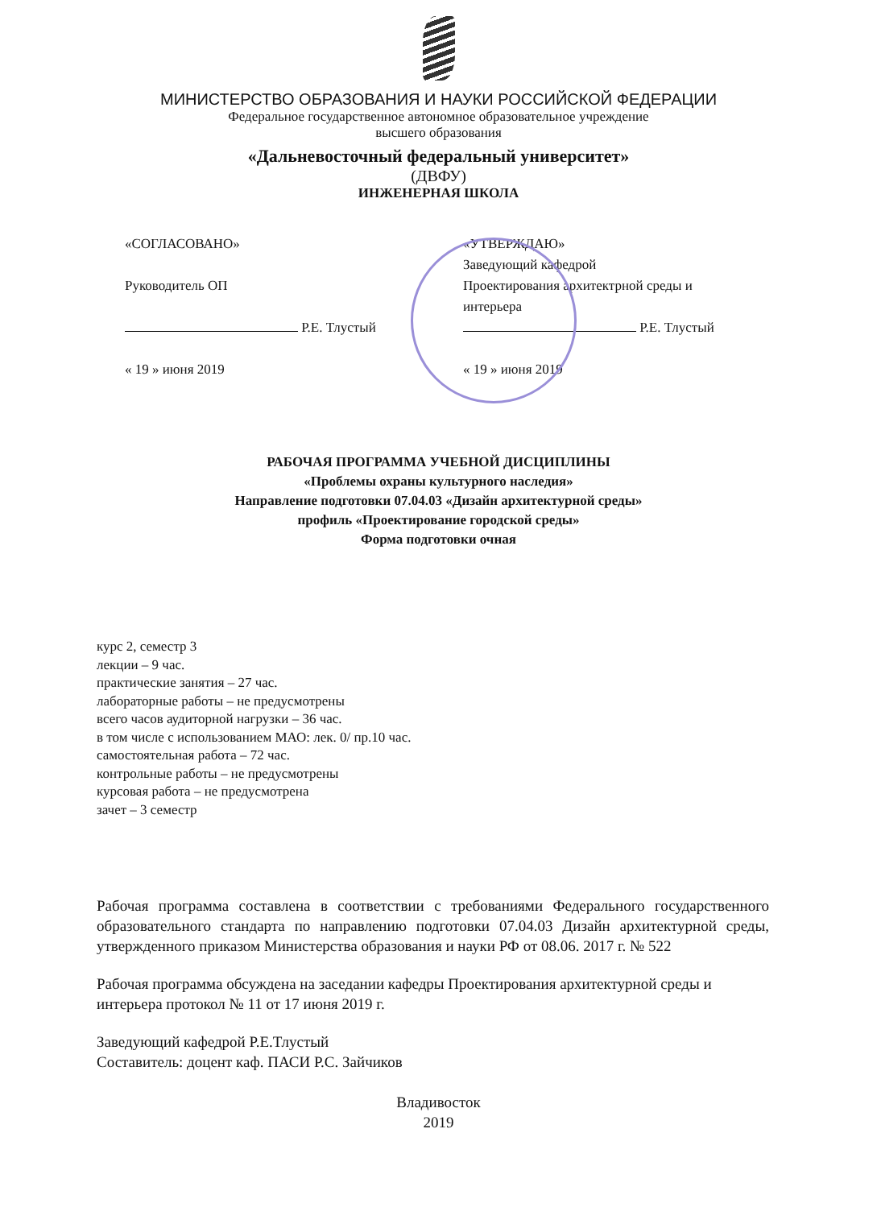МИНИСТЕРСТВО ОБРАЗОВАНИЯ И НАУКИ РОССИЙСКОЙ ФЕДЕРАЦИИ
Федеральное государственное автономное образовательное учреждение
высшего образования
«Дальневосточный федеральный университет»
(ДВФУ)
ИНЖЕНЕРНАЯ ШКОЛА
«СОГЛАСОВАНО»
Руководитель ОП
Р.Е. Тлустый
« 19 » июня 2019
«УТВЕРЖДАЮ»
Заведующий кафедрой
Проектирования архитектрной среды и интерьера
Р.Е. Тлустый
« 19 » июня 2019
РАБОЧАЯ ПРОГРАММА УЧЕБНОЙ ДИСЦИПЛИНЫ
«Проблемы охраны культурного наследия»
Направление подготовки 07.04.03 «Дизайн архитектурной среды»
профиль «Проектирование городской среды»
Форма подготовки очная
курс 2, семестр 3
лекции – 9 час.
практические занятия – 27 час.
лабораторные работы – не предусмотрены
всего часов аудиторной нагрузки – 36 час.
в том числе с использованием МАО: лек. 0/ пр.10 час.
самостоятельная работа – 72 час.
контрольные работы – не предусмотрены
курсовая работа – не предусмотрена
зачет – 3 семестр
Рабочая программа составлена в соответствии с требованиями Федерального государственного образовательного стандарта по направлению подготовки 07.04.03 Дизайн архитектурной среды, утвержденного приказом Министерства образования и науки РФ от 08.06. 2017 г. № 522
Рабочая программа обсуждена на заседании кафедры Проектирования архитектурной среды и интерьера протокол № 11 от 17 июня 2019 г.
Заведующий кафедрой Р.Е.Тлустый
Составитель: доцент каф. ПАСИ Р.С. Зайчиков
Владивосток
2019